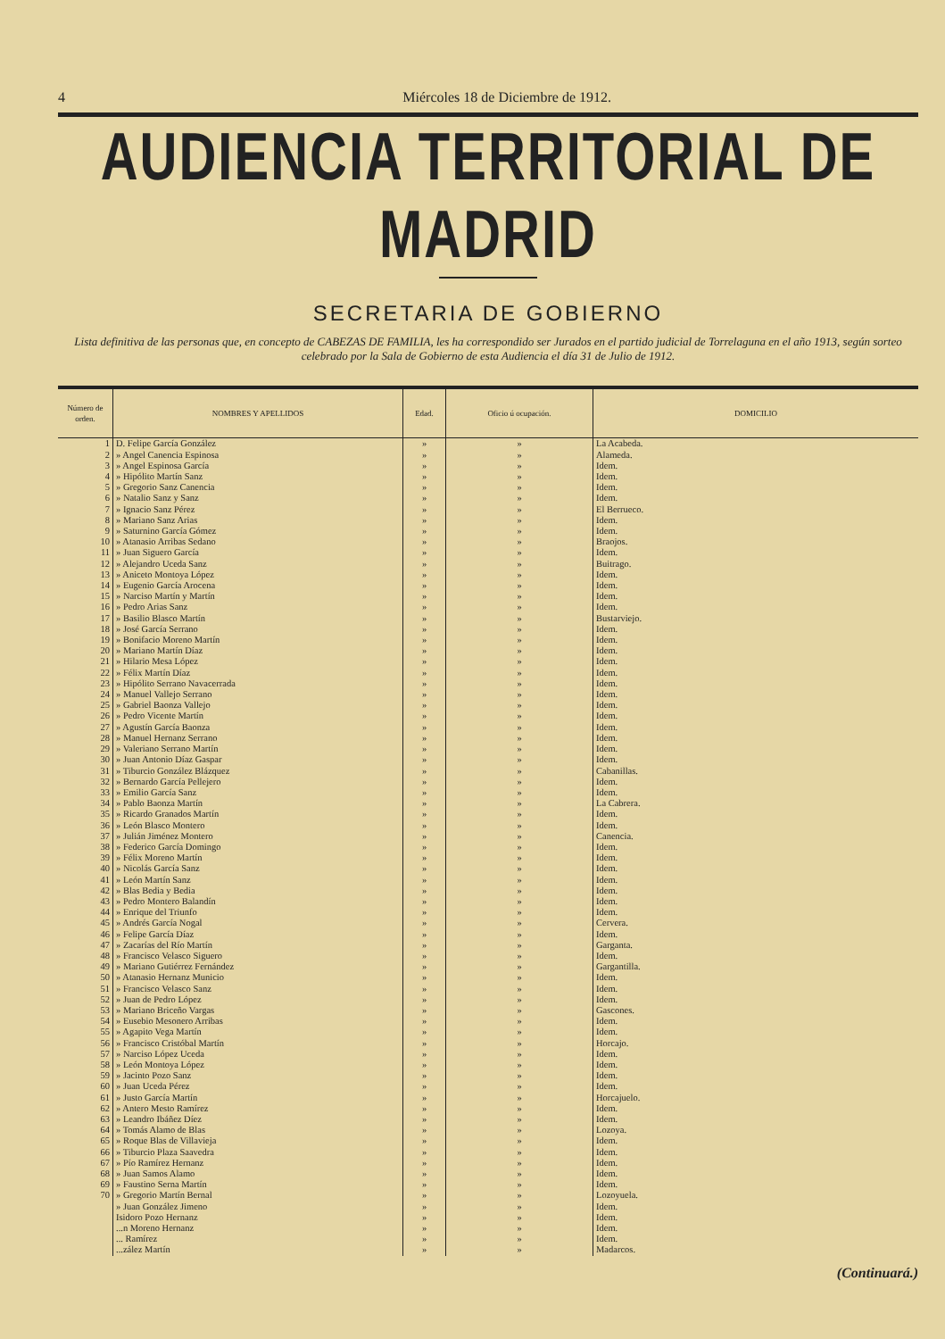4 Miércoles 18 de Diciembre de 1912.
AUDIENCIA TERRITORIAL DE MADRID
SECRETARIA DE GOBIERNO
Lista definitiva de las personas que, en concepto de CABEZAS DE FAMILIA, les ha correspondido ser Jurados en el partido judicial de Torrelaguna en el año 1913, según sorteo celebrado por la Sala de Gobierno de esta Audiencia el día 31 de Julio de 1912.
| Número de orden. | NOMBRES Y APELLIDOS | Edad. | Oficio ú ocupación. | DOMICILIO |
| --- | --- | --- | --- | --- |
| 1 | D. Felipe García González | » | » | La Acabeda. |
| 2 | » Angel Canencia Espinosa | » | » | Alameda. |
| 3 | » Angel Espinosa García | » | » | Idem. |
| 4 | » Hipólito Martín Sanz | » | » | Idem. |
| 5 | » Gregorio Sanz Canencia | » | » | Idem. |
| 6 | » Natalio Sanz y Sanz | » | » | Idem. |
| 7 | » Ignacio Sanz Pérez | » | » | El Berrueco. |
| 8 | » Mariano Sanz Arias | » | » | Idem. |
| 9 | » Saturnino García Gómez | » | » | Idem. |
| 10 | » Atanasio Arribas Sedano | » | » | Braojos. |
| 11 | » Juan Siguero García | » | » | Idem. |
| 12 | » Alejandro Uceda Sanz | » | » | Buitrago. |
| 13 | » Aniceto Montoya López | » | » | Idem. |
| 14 | » Eugenio García Arocena | » | » | Idem. |
| 15 | » Narciso Martín y Martín | » | » | Idem. |
| 16 | » Pedro Arias Sanz | » | » | Idem. |
| 17 | » Basilio Blasco Martín | » | » | Bustarviejo. |
| 18 | » José García Serrano | » | » | Idem. |
| 19 | » Bonifacio Moreno Martín | » | » | Idem. |
| 20 | » Mariano Martín Díaz | » | » | Idem. |
| 21 | » Hilario Mesa López | » | » | Idem. |
| 22 | » Félix Martín Díaz | » | » | Idem. |
| 23 | » Hipólito Serrano Navacerrada | » | » | Idem. |
| 24 | » Manuel Vallejo Serrano | » | » | Idem. |
| 25 | » Gabriel Baonza Vallejo | » | » | Idem. |
| 26 | » Pedro Vicente Martín | » | » | Idem. |
| 27 | » Agustín García Baonza | » | » | Idem. |
| 28 | » Manuel Hernanz Serrano | » | » | Idem. |
| 29 | » Valeriano Serrano Martín | » | » | Idem. |
| 30 | » Juan Antonio Díaz Gaspar | » | » | Idem. |
| 31 | » Tiburcio González Blázquez | » | » | Cabanillas. |
| 32 | » Bernardo García Pellejero | » | » | Idem. |
| 33 | » Emilio García Sanz | » | » | Idem. |
| 34 | » Pablo Baonza Martín | » | » | La Cabrera. |
| 35 | » Ricardo Granados Martín | » | » | Idem. |
| 36 | » León Blasco Montero | » | » | Idem. |
| 37 | » Julián Jiménez Montero | » | » | Canencia. |
| 38 | » Federico García Domingo | » | » | Idem. |
| 39 | » Félix Moreno Martín | » | » | Idem. |
| 40 | » Nicolás García Sanz | » | » | Idem. |
| 41 | » León Martín Sanz | » | » | Idem. |
| 42 | » Blas Bedia y Bedia | » | » | Idem. |
| 43 | » Pedro Montero Balandín | » | » | Idem. |
| 44 | » Enrique del Triunfo | » | » | Idem. |
| 45 | » Andrés García Nogal | » | » | Cervera. |
| 46 | » Felipe García Díaz | » | » | Idem. |
| 47 | » Zacarías del Río Martín | » | » | Garganta. |
| 48 | » Francisco Velasco Siguero | » | » | Idem. |
| 49 | » Mariano Gutiérrez Fernández | » | » | Gargantilla. |
| 50 | » Atanasio Hernanz Municio | » | » | Idem. |
| 51 | » Francisco Velasco Sanz | » | » | Idem. |
| 52 | » Juan de Pedro López | » | » | Idem. |
| 53 | » Mariano Briceño Vargas | » | » | Gascones. |
| 54 | » Eusebio Mesonero Arribas | » | » | Idem. |
| 55 | » Agapito Vega Martín | » | » | Idem. |
| 56 | » Francisco Cristóbal Martín | » | » | Horcajo. |
| 57 | » Narciso López Uceda | » | » | Idem. |
| 58 | » León Montoya López | » | » | Idem. |
| 59 | » Jacinto Pozo Sanz | » | » | Idem. |
| 60 | » Juan Uceda Pérez | » | » | Idem. |
| 61 | » Justo García Martín | » | » | Horcajuelo. |
| 62 | » Antero Mesto Ramírez | » | » | Idem. |
| 63 | » Leandro Ibáñez Díez | » | » | Idem. |
| 64 | » Tomás Alamo de Blas | » | » | Lozoya. |
| 65 | » Roque Blas de Villavieja | » | » | Idem. |
| 66 | » Tiburcio Plaza Saavedra | » | » | Idem. |
| 67 | » Pío Ramírez Hernanz | » | » | Idem. |
| 68 | » Juan Samos Alamo | » | » | Idem. |
| 69 | » Faustino Serna Martín | » | » | Idem. |
| 70 | » Gregorio Martín Bernal | » | » | Lozoyuela. |
| | » Juan González Jimeno | » | » | Idem. |
| | Isidoro Pozo Hernanz | » | » | Idem. |
| | ...n Moreno Hernanz | » | » | Idem. |
| | ... Ramírez | » | » | Idem. |
| | ...zález Martín | » | » | Madarcos. |
(Continuará.)